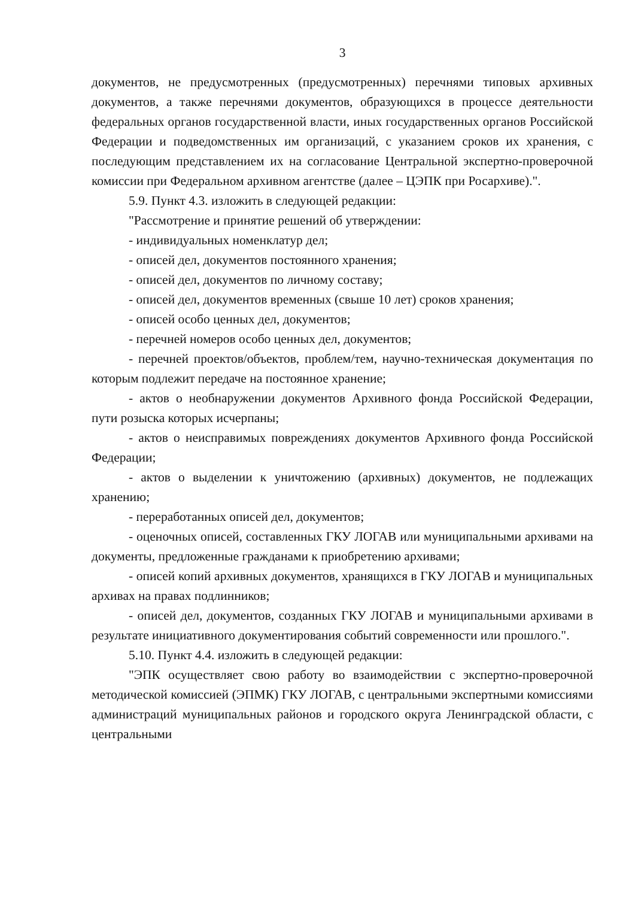3
документов, не предусмотренных (предусмотренных) перечнями типовых архивных документов, а также перечнями документов, образующихся в процессе деятельности федеральных органов государственной власти, иных государственных органов Российской Федерации и подведомственных им организаций, с указанием сроков их хранения, с последующим представлением их на согласование Центральной экспертно-проверочной комиссии при Федеральном архивном агентстве (далее – ЦЭПК при Росархиве).".
5.9. Пункт 4.3. изложить в следующей редакции:
"Рассмотрение и принятие решений об утверждении:
- индивидуальных номенклатур дел;
- описей дел, документов постоянного хранения;
- описей дел, документов по личному составу;
- описей дел, документов временных (свыше 10 лет) сроков хранения;
- описей особо ценных дел, документов;
- перечней номеров особо ценных дел, документов;
- перечней проектов/объектов, проблем/тем, научно-техническая документация по которым подлежит передаче на постоянное хранение;
- актов о необнаружении документов Архивного фонда Российской Федерации, пути розыска которых исчерпаны;
- актов о неисправимых повреждениях документов Архивного фонда Российской Федерации;
- актов о выделении к уничтожению (архивных) документов, не подлежащих хранению;
- переработанных описей дел, документов;
- оценочных описей, составленных ГКУ ЛОГАВ или муниципальными архивами на документы, предложенные гражданами к приобретению архивами;
- описей копий архивных документов, хранящихся в ГКУ ЛОГАВ и муниципальных архивах на правах подлинников;
- описей дел, документов, созданных ГКУ ЛОГАВ и муниципальными архивами в результате инициативного документирования событий современности или прошлого.".
5.10. Пункт 4.4. изложить в следующей редакции:
"ЭПК осуществляет свою работу во взаимодействии с экспертно-проверочной методической комиссией (ЭПМК) ГКУ ЛОГАВ, с центральными экспертными комиссиями администраций муниципальных районов и городского округа Ленинградской области, с центральными